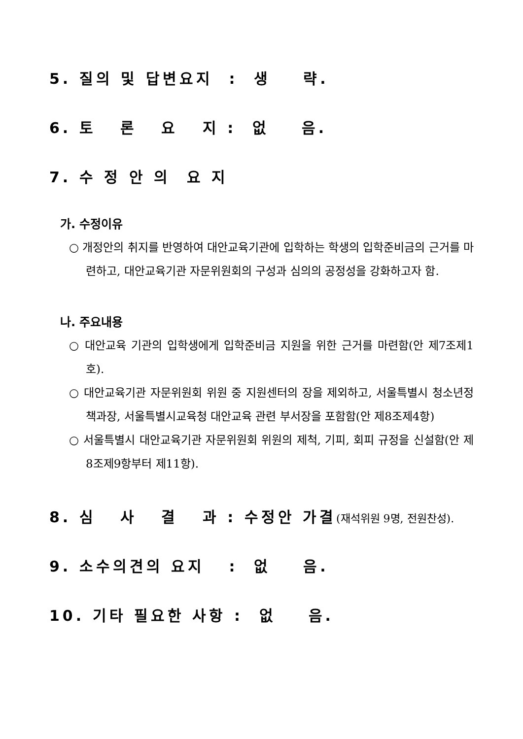5. 질의 및 답변요지 : 생 략.
6. 토 론 요 지 : 없 음.
7. 수 정 안 의 요 지
가. 수정이유
○ 개정안의 취지를 반영하여 대안교육기관에 입학하는 학생의 입학준비금의 근거를 마련하고, 대안교육기관 자문위원회의 구성과 심의의 공정성을 강화하고자 함.
나. 주요내용
○ 대안교육 기관의 입학생에게 입학준비금 지원을 위한 근거를 마련함(안 제7조제1호).
○ 대안교육기관 자문위원회 위원 중 지원센터의 장을 제외하고, 서울특별시 청소년정책과장, 서울특별시교육청 대안교육 관련 부서장을 포함함(안 제8조제4항)
○ 서울특별시 대안교육기관 자문위원회 위원의 제척, 기피, 회피 규정을 신설함(안 제8조제9항부터 제11항).
8. 심 사 결 과 : 수정안 가결(재석위원 9명, 전원찬성).
9. 소수의견의 요지 : 없 음.
10. 기타 필요한 사항 : 없 음.